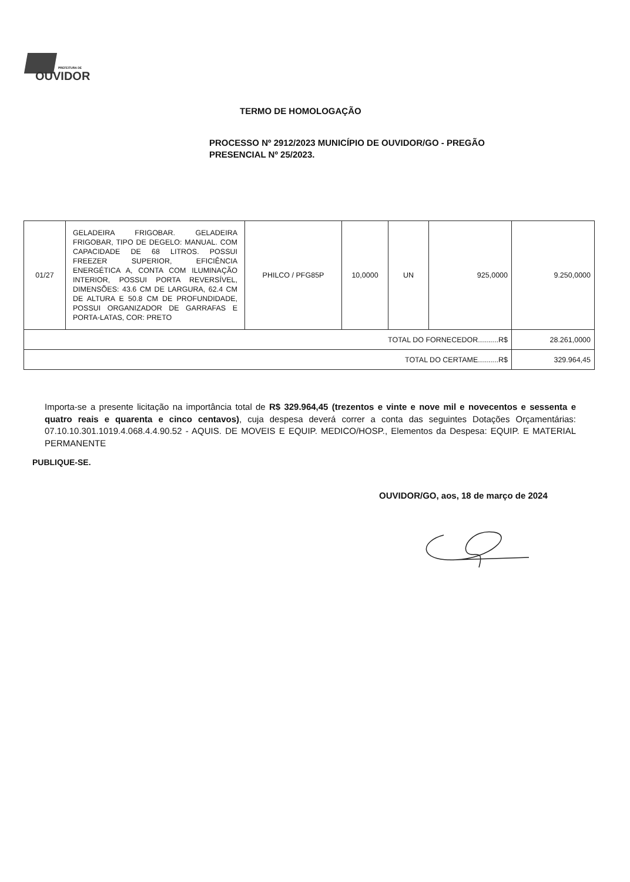PREFEITURA DE
OUVIDOR
TERMO DE HOMOLOGAÇÃO
PROCESSO Nº 2912/2023 MUNICÍPIO DE OUVIDOR/GO - PREGÃO PRESENCIAL Nº 25/2023.
| 01/27 | GELADEIRA FRIGOBAR. GELADEIRA FRIGOBAR, TIPO DE DEGELO: MANUAL. COM CAPACIDADE DE 68 LITROS. POSSUI FREEZER SUPERIOR, EFICIÊNCIA ENERGÉTICA A, CONTA COM ILUMINAÇÃO INTERIOR, POSSUI PORTA REVERSÍVEL, DIMENSÕES: 43.6 CM DE LARGURA, 62.4 CM DE ALTURA E 50.8 CM DE PROFUNDIDADE, POSSUI ORGANIZADOR DE GARRAFAS E PORTA-LATAS, COR: PRETO | PHILCO / PFG85P | 10,0000 | UN | 925,0000 | 9.250,0000 |
| TOTAL DO FORNECEDOR..........R$ | | | | | | 28.261,0000 |
| TOTAL DO CERTAME..........R$ | | | | | | 329.964,45 |
Importa-se a presente licitação na importância total de R$ 329.964,45 (trezentos e vinte e nove mil e novecentos e sessenta e quatro reais e quarenta e cinco centavos), cuja despesa deverá correr a conta das seguintes Dotações Orçamentárias: 07.10.10.301.1019.4.068.4.4.90.52 - AQUIS. DE MOVEIS E EQUIP. MEDICO/HOSP., Elementos da Despesa: EQUIP. E MATERIAL PERMANENTE
PUBLIQUE-SE.
OUVIDOR/GO, aos, 18 de março de 2024